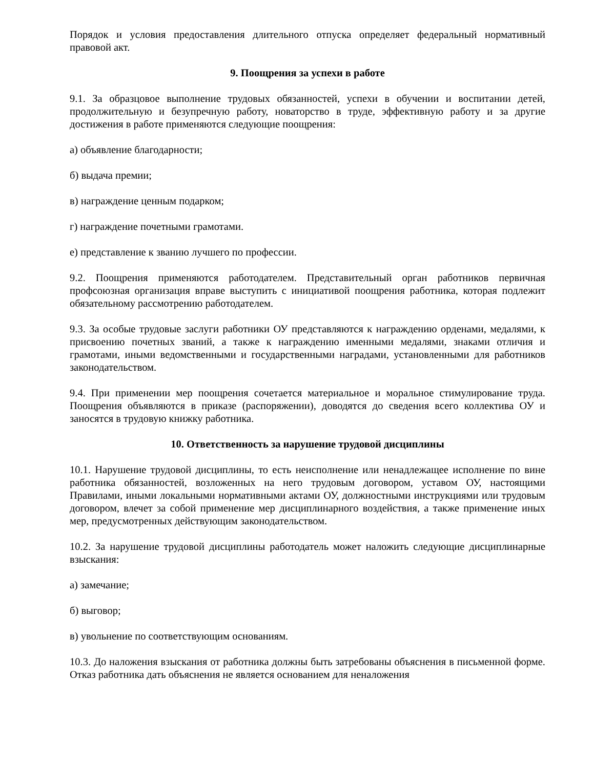Порядок и условия предоставления длительного отпуска определяет федеральный нормативный правовой акт.
9. Поощрения за успехи в работе
9.1. За образцовое выполнение трудовых обязанностей, успехи в обучении и воспитании детей, продолжительную и безупречную работу, новаторство в труде, эффективную работу и за другие достижения в работе применяются следующие поощрения:
а) объявление благодарности;
б) выдача премии;
в) награждение ценным подарком;
г) награждение почетными грамотами.
е) представление к званию лучшего по профессии.
9.2. Поощрения применяются работодателем. Представительный орган работников первичная профсоюзная организация вправе выступить с инициативой поощрения работника, которая подлежит обязательному рассмотрению работодателем.
9.3. За особые трудовые заслуги работники ОУ представляются к награждению орденами, медалями, к присвоению почетных званий, а также к награждению именными медалями, знаками отличия и грамотами, иными ведомственными и государственными наградами, установленными для работников законодательством.
9.4. При применении мер поощрения сочетается материальное и моральное стимулирование труда. Поощрения объявляются в приказе (распоряжении), доводятся до сведения всего коллектива ОУ и заносятся в трудовую книжку работника.
10. Ответственность за нарушение трудовой дисциплины
10.1. Нарушение трудовой дисциплины, то есть неисполнение или ненадлежащее исполнение по вине работника обязанностей, возложенных на него трудовым договором, уставом ОУ, настоящими Правилами, иными локальными нормативными актами ОУ, должностными инструкциями или трудовым договором, влечет за собой применение мер дисциплинарного воздействия, а также применение иных мер, предусмотренных действующим законодательством.
10.2. За нарушение трудовой дисциплины работодатель может наложить следующие дисциплинарные взыскания:
а) замечание;
б) выговор;
в) увольнение по соответствующим основаниям.
10.3. До наложения взыскания от работника должны быть затребованы объяснения в письменной форме. Отказ работника дать объяснения не является основанием для неналожения